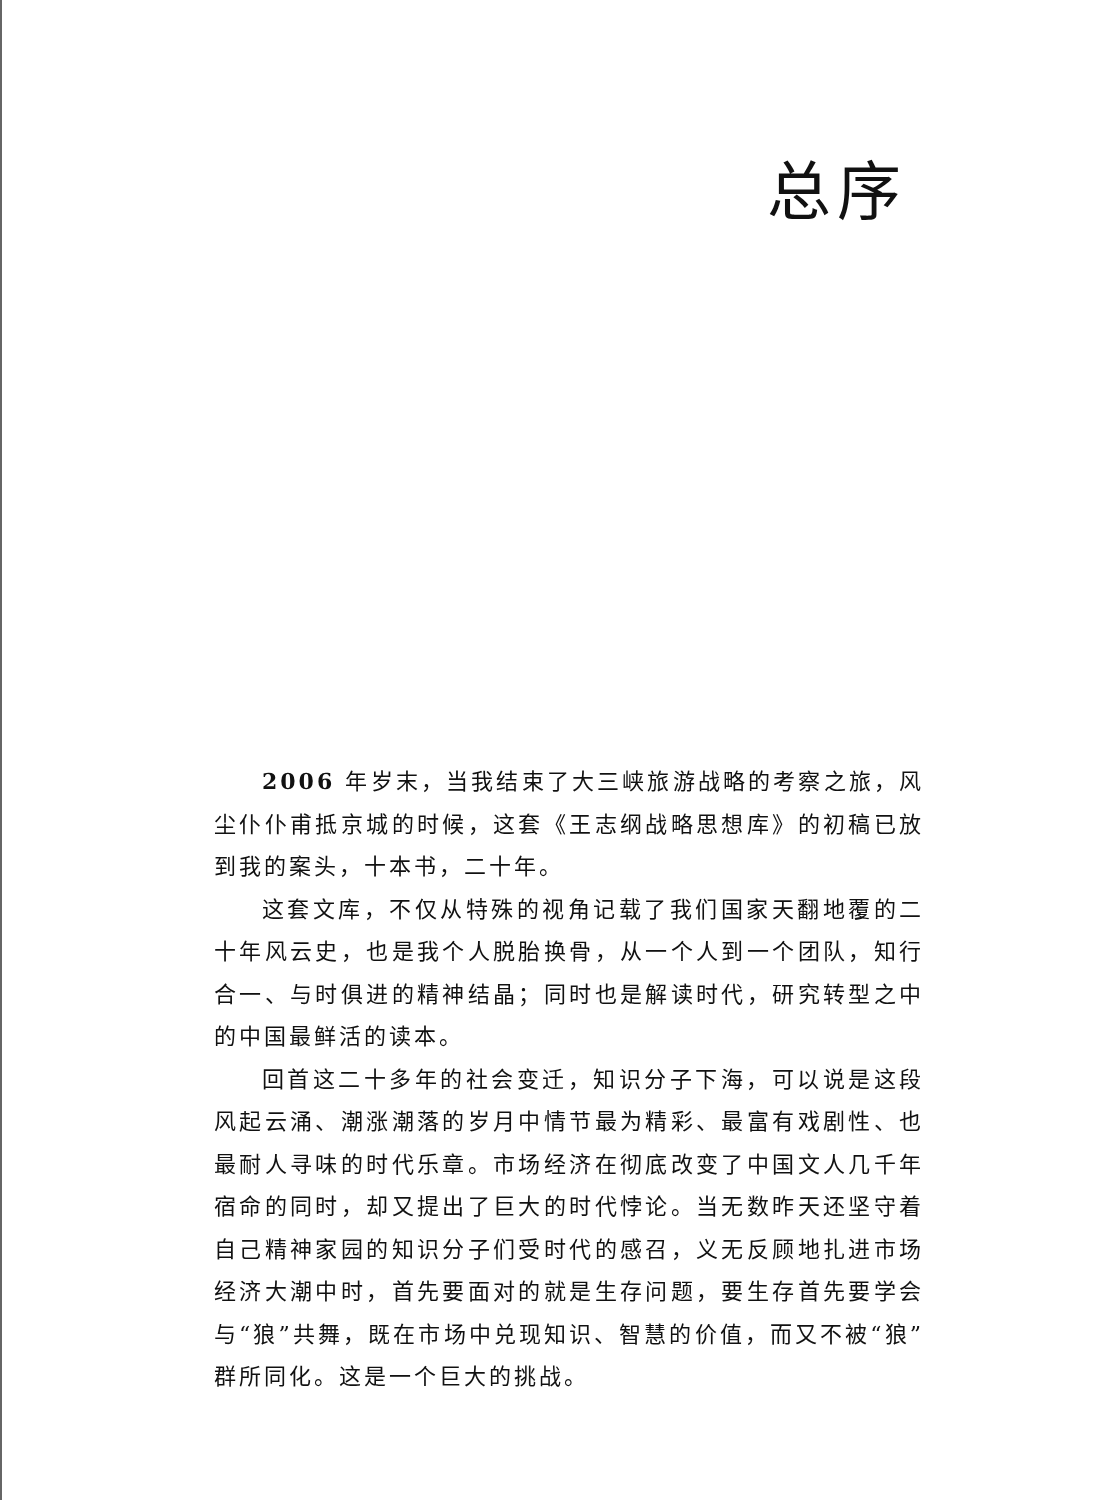总序
2006 年岁末，当我结束了大三峡旅游战略的考察之旅，风尘仆仆甫抵京城的时候，这套《王志纲战略思想库》的初稿已放到我的案头，十本书，二十年。
这套文库，不仅从特殊的视角记载了我们国家天翻地覆的二十年风云史，也是我个人脱胎换骨，从一个人到一个团队，知行合一、与时俱进的精神结晶；同时也是解读时代，研究转型之中的中国最鲜活的读本。
回首这二十多年的社会变迁，知识分子下海，可以说是这段风起云涌、潮涨潮落的岁月中情节最为精彩、最富有戏剧性、也最耐人寻味的时代乐章。市场经济在彻底改变了中国文人几千年宿命的同时，却又提出了巨大的时代悖论。当无数昨天还坚守着自己精神家园的知识分子们受时代的感召，义无反顾地扎进市场经济大潮中时，首先要面对的就是生存问题，要生存首先要学会与“狼”共舞，既在市场中兑现知识、智慧的价值，而又不被“狼”群所同化。这是一个巨大的挑战。